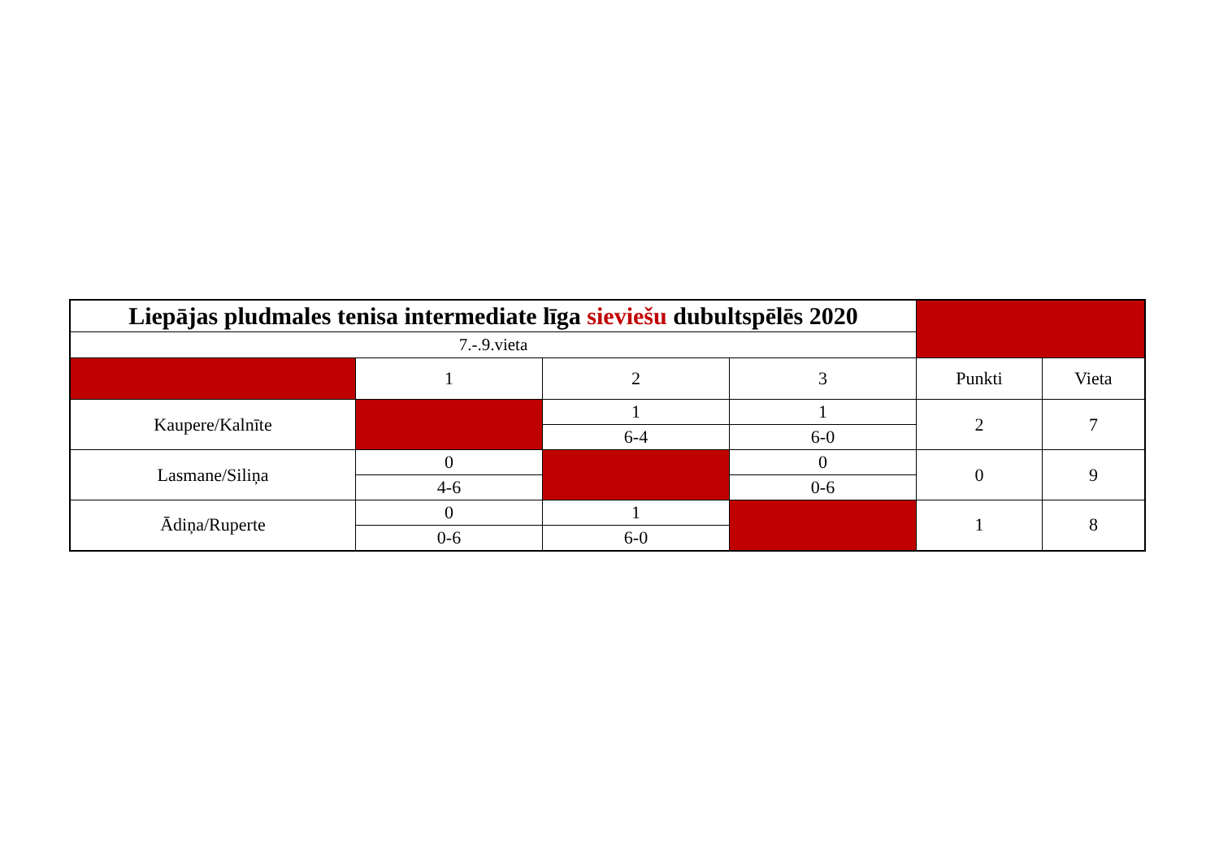| Liepājas pludmales tenisa intermediate līga sieviešu dubultspēlēs 2020 | | | | | |
| 7.-.9.vieta | | | | | |
| | 1 | 2 | 3 | Punkti | Vieta |
| Kaupere/Kalnīte | | 1 | 1 | 2 | 7 |
| | | 6-4 | 6-0 | | |
| Lasmane/Siliņa | 0 | | 0 | 0 | 9 |
| | 4-6 | | 0-6 | | |
| Ādiņa/Ruperte | 0 | 1 | | 1 | 8 |
| | 0-6 | 6-0 | | | |